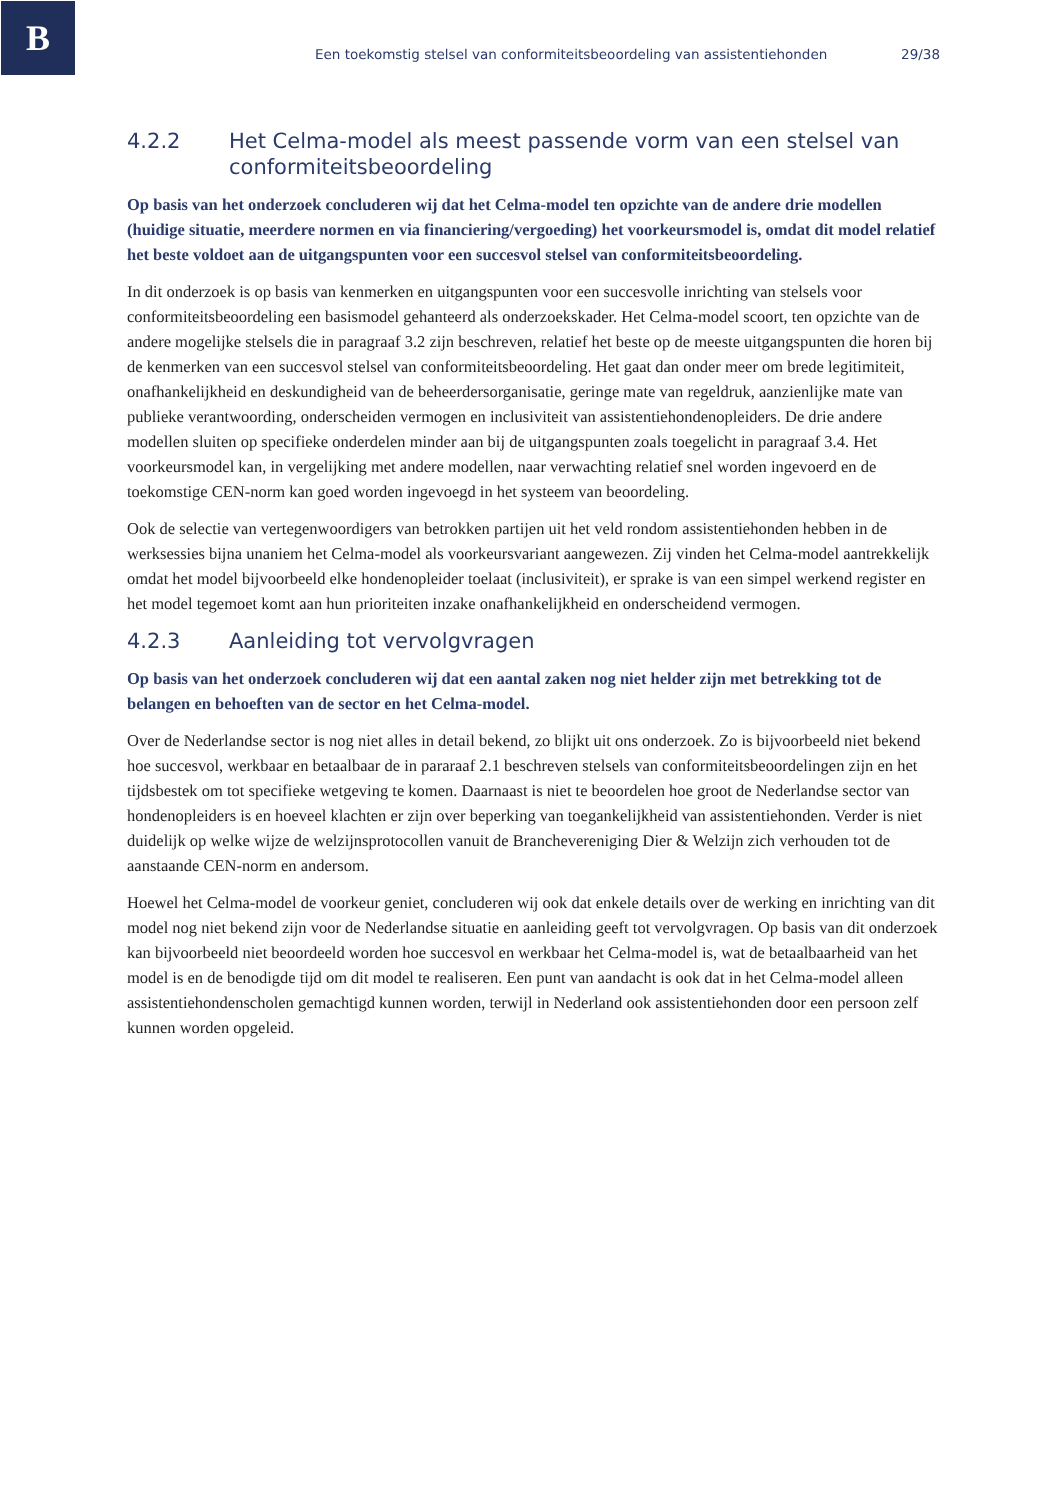B
Een toekomstig stelsel van conformiteitsbeoordeling van assistentiehonden 29/38
4.2.2 Het Celma-model als meest passende vorm van een stelsel van conformiteitsbeoordeling
Op basis van het onderzoek concluderen wij dat het Celma-model ten opzichte van de andere drie modellen (huidige situatie, meerdere normen en via financiering/vergoeding) het voorkeursmodel is, omdat dit model relatief het beste voldoet aan de uitgangspunten voor een succesvol stelsel van conformiteitsbeoordeling.
In dit onderzoek is op basis van kenmerken en uitgangspunten voor een succesvolle inrichting van stelsels voor conformiteitsbeoordeling een basismodel gehanteerd als onderzoekskader. Het Celma-model scoort, ten opzichte van de andere mogelijke stelsels die in paragraaf 3.2 zijn beschreven, relatief het beste op de meeste uitgangspunten die horen bij de kenmerken van een succesvol stelsel van conformiteitsbeoordeling. Het gaat dan onder meer om brede legitimiteit, onafhankelijkheid en deskundigheid van de beheerdersorganisatie, geringe mate van regeldruk, aanzienlijke mate van publieke verantwoording, onderscheiden vermogen en inclusiviteit van assistentiehondenopleiders. De drie andere modellen sluiten op specifieke onderdelen minder aan bij de uitgangspunten zoals toegelicht in paragraaf 3.4. Het voorkeursmodel kan, in vergelijking met andere modellen, naar verwachting relatief snel worden ingevoerd en de toekomstige CEN-norm kan goed worden ingevoegd in het systeem van beoordeling.
Ook de selectie van vertegenwoordigers van betrokken partijen uit het veld rondom assistentiehonden hebben in de werksessies bijna unaniem het Celma-model als voorkeursvariant aangewezen. Zij vinden het Celma-model aantrekkelijk omdat het model bijvoorbeeld elke hondenopleider toelaat (inclusiviteit), er sprake is van een simpel werkend register en het model tegemoet komt aan hun prioriteiten inzake onafhankelijkheid en onderscheidend vermogen.
4.2.3 Aanleiding tot vervolgvragen
Op basis van het onderzoek concluderen wij dat een aantal zaken nog niet helder zijn met betrekking tot de belangen en behoeften van de sector en het Celma-model.
Over de Nederlandse sector is nog niet alles in detail bekend, zo blijkt uit ons onderzoek. Zo is bijvoorbeeld niet bekend hoe succesvol, werkbaar en betaalbaar de in pararaaf 2.1 beschreven stelsels van conformiteitsbeoordelingen zijn en het tijdsbestek om tot specifieke wetgeving te komen. Daarnaast is niet te beoordelen hoe groot de Nederlandse sector van hondenopleiders is en hoeveel klachten er zijn over beperking van toegankelijkheid van assistentiehonden. Verder is niet duidelijk op welke wijze de welzijnsprotocollen vanuit de Branchevereniging Dier & Welzijn zich verhouden tot de aanstaande CEN-norm en andersom.
Hoewel het Celma-model de voorkeur geniet, concluderen wij ook dat enkele details over de werking en inrichting van dit model nog niet bekend zijn voor de Nederlandse situatie en aanleiding geeft tot vervolgvragen. Op basis van dit onderzoek kan bijvoorbeeld niet beoordeeld worden hoe succesvol en werkbaar het Celma-model is, wat de betaalbaarheid van het model is en de benodigde tijd om dit model te realiseren. Een punt van aandacht is ook dat in het Celma-model alleen assistentiehondenscholen gemachtigd kunnen worden, terwijl in Nederland ook assistentiehonden door een persoon zelf kunnen worden opgeleid.